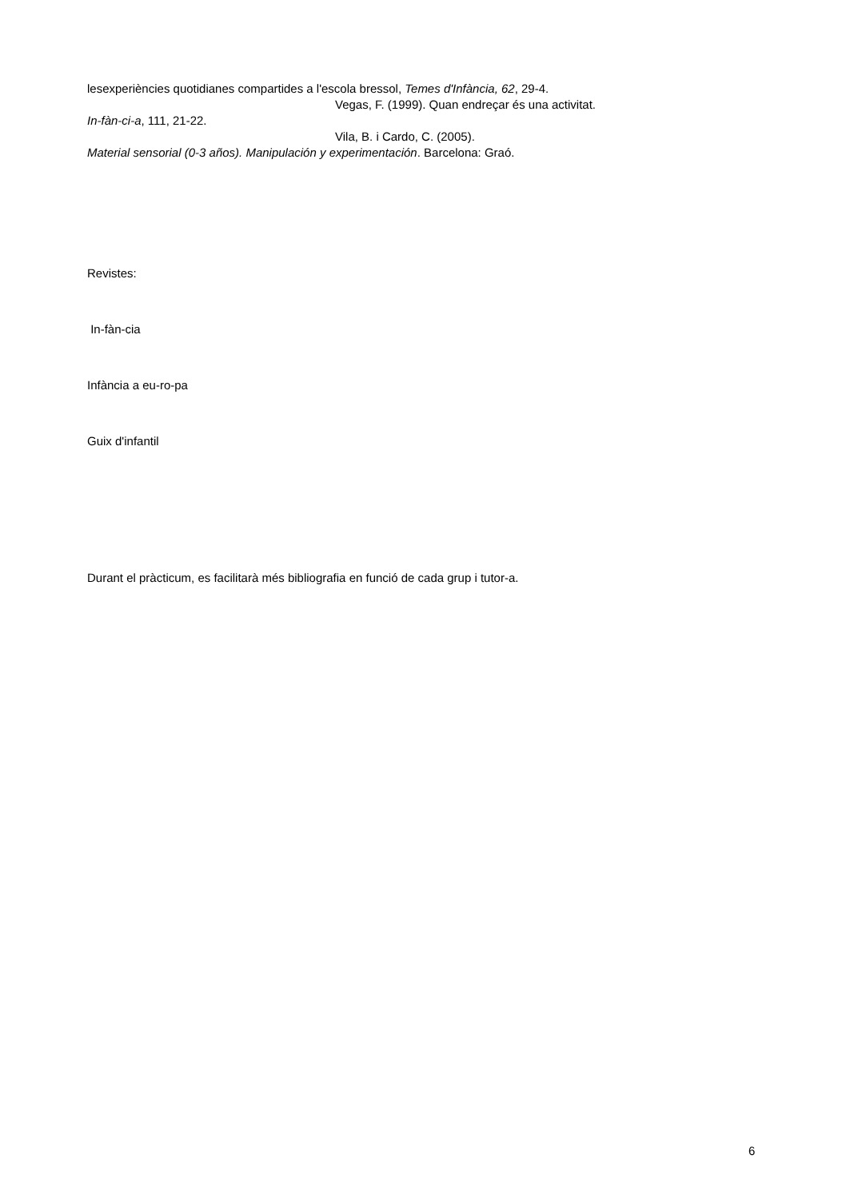lesexperiències quotidianes compartides a l'escola bressol, Temes d'Infància, 62, 29-4.
Vegas, F. (1999). Quan endreçar és una activitat.
In-fàn-ci-a, 111, 21-22.
Vila, B. i Cardo, C. (2005).
Material sensorial (0-3 años). Manipulación y experimentación. Barcelona: Graó.
Revistes:
In-fàn-cia
Infància a eu-ro-pa
Guix d'infantil
Durant el pràcticum, es facilitarà més bibliografia en funció de cada grup i tutor-a.
6